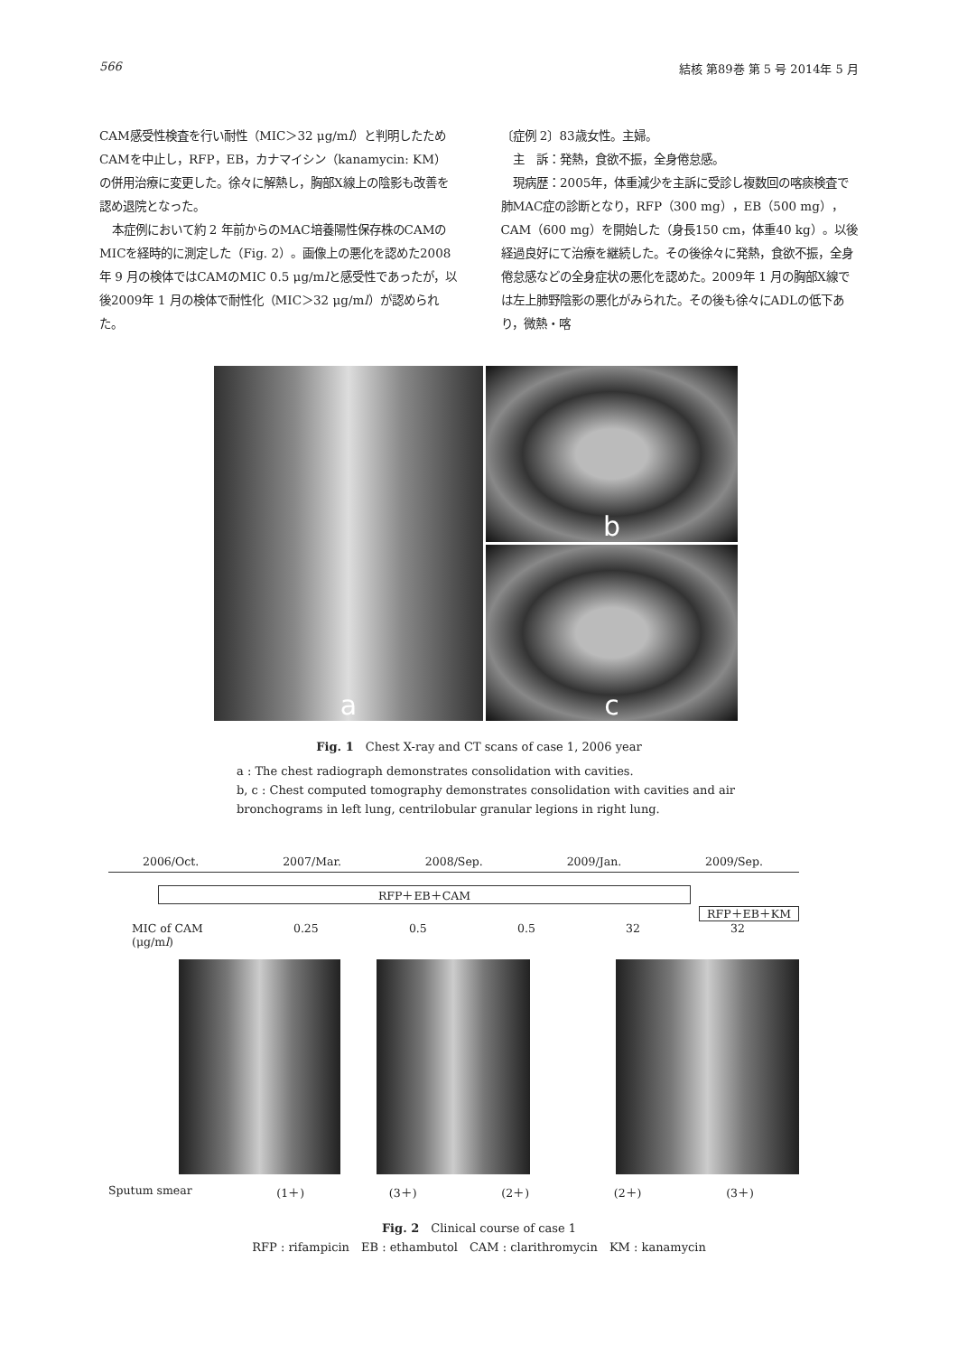566 結核 第89巻 第 5 号 2014年 5 月
CAM感受性検査を行い耐性（MIC＞32 μg/ml）と判明したためCAMを中止し，RFP，EB，カナマイシン（kanamycin: KM）の併用治療に変更した。徐々に解熱し，胸部X線上の陰影も改善を認め退院となった。
本症例において約 2 年前からのMAC培養陽性保存株のCAMのMICを経時的に測定した（Fig. 2）。画像上の悪化を認めた2008年 9 月の検体ではCAMのMIC 0.5 μg/mlと感受性であったが，以後2009年 1 月の検体で耐性化（MIC＞32 μg/ml）が認められた。
〔症例 2〕83歳女性。主婦。
主　訴：発熱，食欲不振，全身倦怠感。
現病歴：2005年，体重減少を主訴に受診し複数回の喀痰検査で肺MAC症の診断となり，RFP（300 mg），EB（500 mg），CAM（600 mg）を開始した（身長150 cm，体重40 kg）。以後経過良好にて治療を継続した。その後徐々に発熱，食欲不振，全身倦怠感などの全身症状の悪化を認めた。2009年 1 月の胸部X線では左上肺野陰影の悪化がみられた。その後も徐々にADLの低下あり，微熱・喀
a b
c
Fig. 1　Chest X-ray and CT scans of case 1, 2006 year
a : The chest radiograph demonstrates consolidation with cavities.
b, c : Chest computed tomography demonstrates consolidation with cavities and air bronchograms in left lung, centrilobular granular legions in right lung.
2006/Oct. 2007/Mar. 2008/Sep. 2009/Jan. 2009/Sep.
RFP＋EB＋CAM
RFP＋EB＋KM
MIC of CAM
(μg/ml) 0.25 0.5 0.5 32 32
Sputum smear (1＋) (3＋) (2＋) (2＋) (3＋)
Fig. 2　Clinical course of case 1
RFP : rifampicin　EB : ethambutol　CAM : clarithromycin　KM : kanamycin